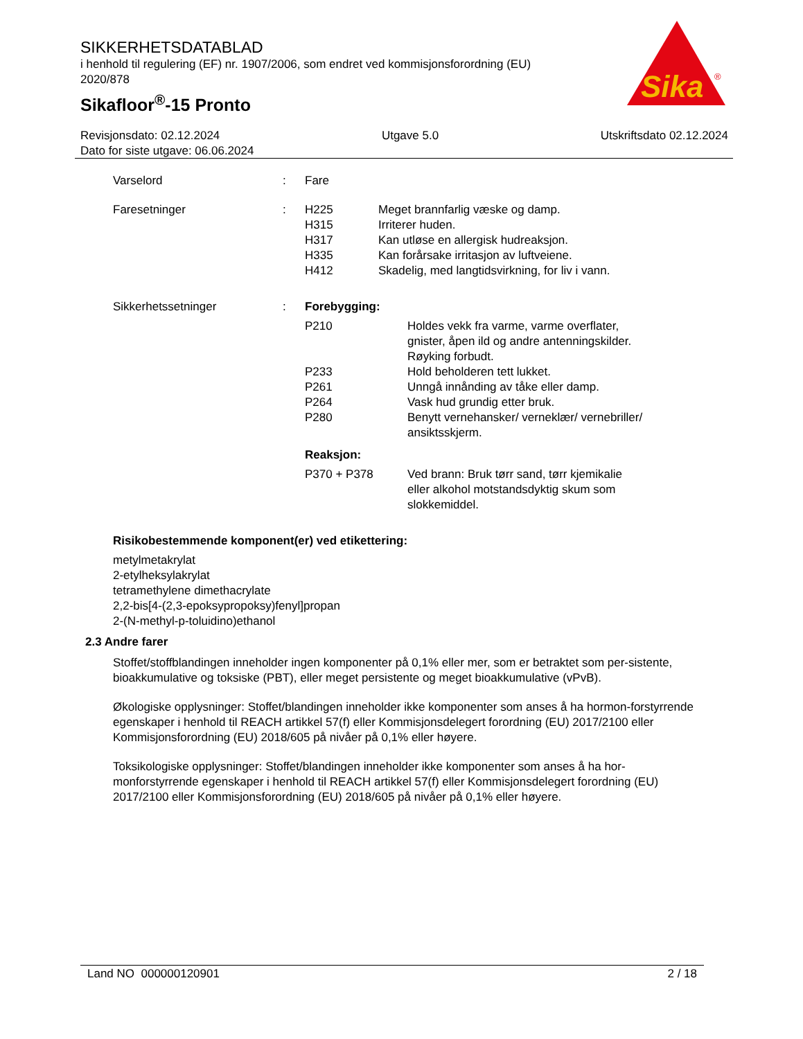SIKKERHETSDATABLAD
i henhold til regulering (EF) nr. 1907/2006, som endret ved kommisjonsforordning (EU) 2020/878
Sikafloor<sup>®</sup>-15 Pronto
Sika
®
Revisjonsdato: 02.12.2024 Utgave 5.0 Utskriftsdato 02.12.2024
Dato for siste utgave: 06.06.2024
Varselord : Fare
Faresetninger : H225 Meget brannfarlig væske og damp.
H315 Irriterer huden.
H317 Kan utløse en allergisk hudreaksjon.
H335 Kan forårsake irritasjon av luftveiene.
H412 Skadelig, med langtidsvirkning, for liv i vann.
Sikkerhetssetninger : Forebygging:
P210 Holdes vekk fra varme, varme overflater,
gnister, åpen ild og andre antenningskilder.
Røyking forbudt.
P233 Hold beholderen tett lukket.
P261 Unngå innånding av tåke eller damp.
P264 Vask hud grundig etter bruk.
P280 Benytt vernehansker/ verneklær/ vernebriller/
ansiktsskjerm.
Reaksjon:
P370 + P378 Ved brann: Bruk tørr sand, tørr kjemikalie
eller alkohol motstandsdyktig skum som
slokkemiddel.
Risikobestemmende komponent(er) ved etikettering:
metylmetakrylat
2-etylheksylakrylat
tetramethylene dimethacrylate
2,2-bis[4-(2,3-epoksypropoksy)fenyl]propan
2-(N-methyl-p-toluidino)ethanol
2.3 Andre farer
Stoffet/stoffblandingen inneholder ingen komponenter på 0,1% eller mer, som er betraktet som per-sistente, bioakkumulative og toksiske (PBT), eller meget persistente og meget bioakkumulative (vPvB).
Økologiske opplysninger: Stoffet/blandingen inneholder ikke komponenter som anses å ha hormon-forstyrrende egenskaper i henhold til REACH artikkel 57(f) eller Kommisjonsdelegert forordning (EU) 2017/2100 eller Kommisjonsforordning (EU) 2018/605 på nivåer på 0,1% eller høyere.
Toksikologiske opplysninger: Stoffet/blandingen inneholder ikke komponenter som anses å ha hor-monforstyrrende egenskaper i henhold til REACH artikkel 57(f) eller Kommisjonsdelegert forordning (EU) 2017/2100 eller Kommisjonsforordning (EU) 2018/605 på nivåer på 0,1% eller høyere.
Land NO 000000120901 2 / 18